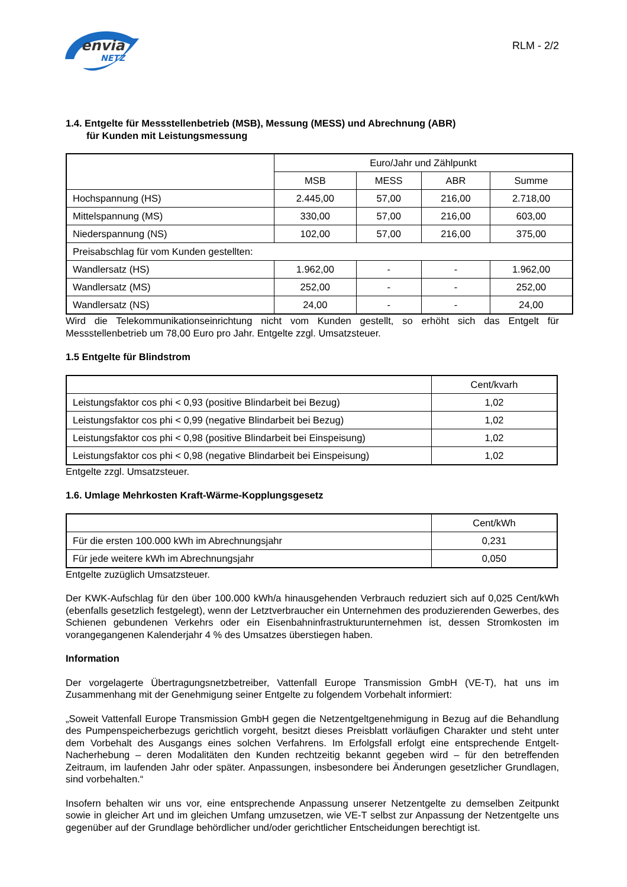envia
NETZ
RLM - 2/2
1.4. Entgelte für Messstellenbetrieb (MSB), Messung (MESS) und Abrechnung (ABR)
für Kunden mit Leistungsmessung
| | Euro/Jahr und Zählpunkt | | | |
| --- | --- | --- | --- | --- |
| | MSB | MESS | ABR | Summe |
| Hochspannung (HS) | 2.445,00 | 57,00 | 216,00 | 2.718,00 |
| Mittelspannung (MS) | 330,00 | 57,00 | 216,00 | 603,00 |
| Niederspannung (NS) | 102,00 | 57,00 | 216,00 | 375,00 |
| Preisabschlag für vom Kunden gestellten: | | | | |
| Wandlersatz (HS) | 1.962,00 | - | - | 1.962,00 |
| Wandlersatz (MS) | 252,00 | - | - | 252,00 |
| Wandlersatz (NS) | 24,00 | - | - | 24,00 |
Wird die Telekommunikationseinrichtung nicht vom Kunden gestellt, so erhöht sich das Entgelt für Messstellenbetrieb um 78,00 Euro pro Jahr. Entgelte zzgl. Umsatzsteuer.
1.5 Entgelte für Blindstrom
| | Cent/kvarh |
| --- | --- |
| Leistungsfaktor cos phi < 0,93 (positive Blindarbeit bei Bezug) | 1,02 |
| Leistungsfaktor cos phi < 0,99 (negative Blindarbeit bei Bezug) | 1,02 |
| Leistungsfaktor cos phi < 0,98 (positive Blindarbeit bei Einspeisung) | 1,02 |
| Leistungsfaktor cos phi < 0,98 (negative Blindarbeit bei Einspeisung) | 1,02 |
Entgelte zzgl. Umsatzsteuer.
1.6. Umlage Mehrkosten Kraft-Wärme-Kopplungsgesetz
| | Cent/kWh |
| --- | --- |
| Für die ersten 100.000 kWh im Abrechnungsjahr | 0,231 |
| Für jede weitere kWh im Abrechnungsjahr | 0,050 |
Entgelte zuzüglich Umsatzsteuer.
Der KWK-Aufschlag für den über 100.000 kWh/a hinausgehenden Verbrauch reduziert sich auf 0,025 Cent/kWh (ebenfalls gesetzlich festgelegt), wenn der Letztverbraucher ein Unternehmen des produzierenden Gewerbes, des Schienen gebundenen Verkehrs oder ein Eisenbahninfrastrukturunternehmen ist, dessen Stromkosten im vorangegangenen Kalenderjahr 4 % des Umsatzes überstiegen haben.
Information
Der vorgelagerte Übertragungsnetzbetreiber, Vattenfall Europe Transmission GmbH (VE-T), hat uns im Zusammenhang mit der Genehmigung seiner Entgelte zu folgendem Vorbehalt informiert:
„Soweit Vattenfall Europe Transmission GmbH gegen die Netzentgeltgenehmigung in Bezug auf die Behandlung des Pumpenspeicherbezugs gerichtlich vorgeht, besitzt dieses Preisblatt vorläufigen Charakter und steht unter dem Vorbehalt des Ausgangs eines solchen Verfahrens. Im Erfolgsfall erfolgt eine entsprechende Entgelt-Nacherhebung – deren Modalitäten den Kunden rechtzeitig bekannt gegeben wird – für den betreffenden Zeitraum, im laufenden Jahr oder später. Anpassungen, insbesondere bei Änderungen gesetzlicher Grundlagen, sind vorbehalten.“
Insofern behalten wir uns vor, eine entsprechende Anpassung unserer Netzentgelte zu demselben Zeitpunkt sowie in gleicher Art und im gleichen Umfang umzusetzen, wie VE-T selbst zur Anpassung der Netzentgelte uns gegenüber auf der Grundlage behördlicher und/oder gerichtlicher Entscheidungen berechtigt ist.